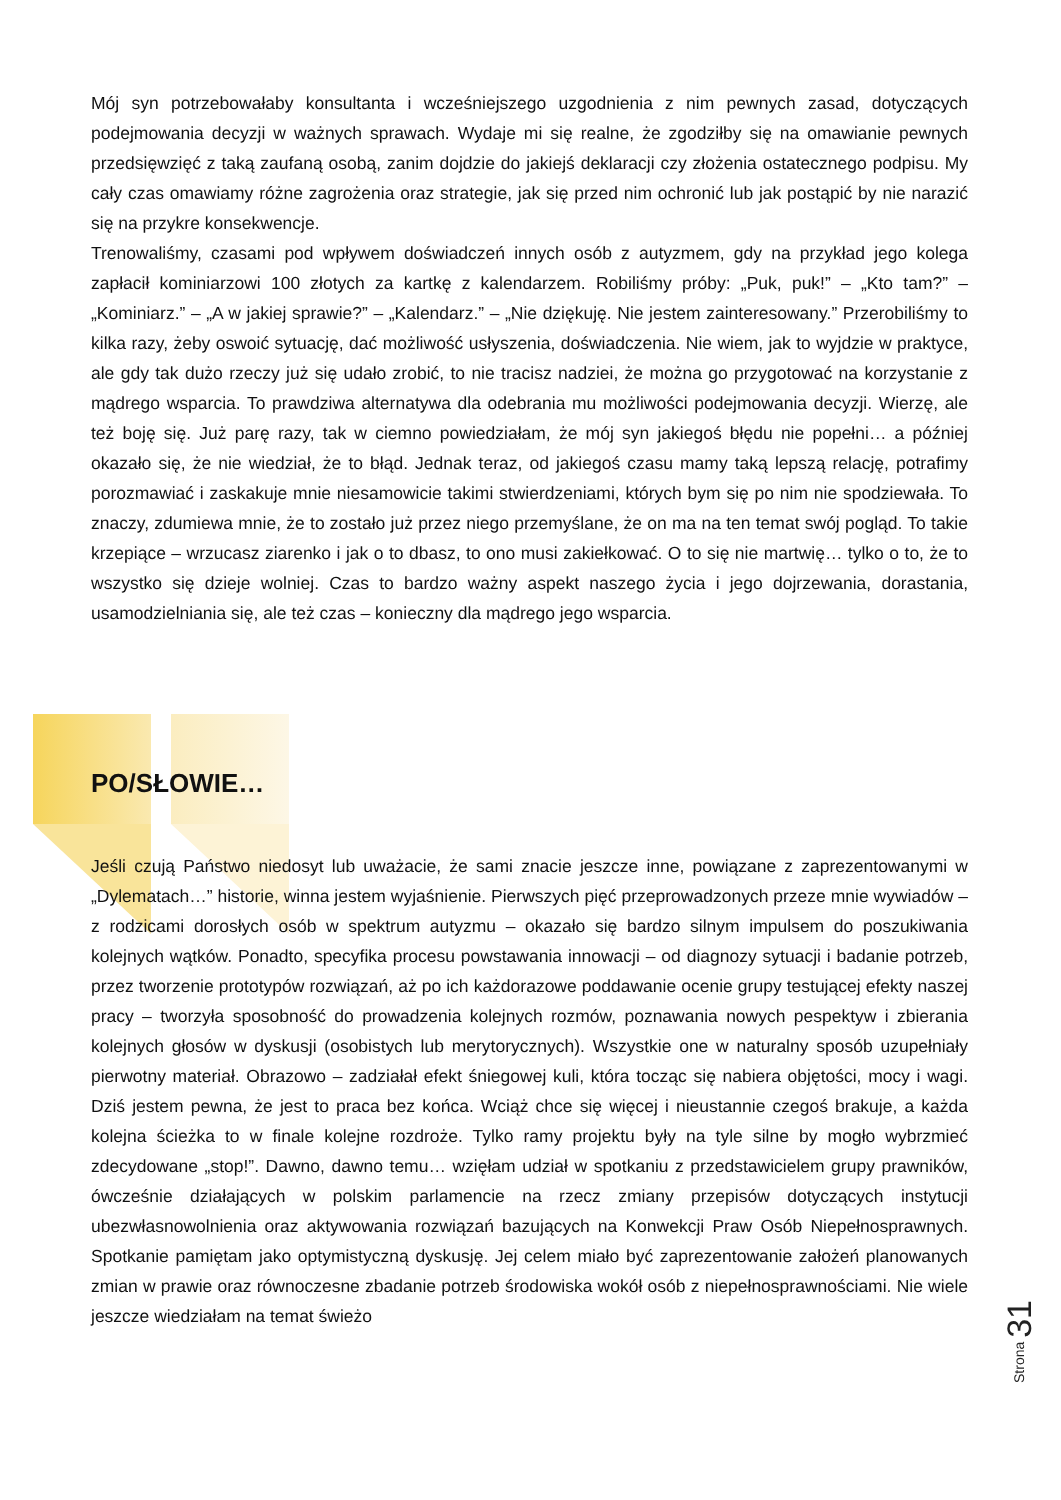Mój syn potrzebowałaby konsultanta i wcześniejszego uzgodnienia z nim pewnych zasad, dotyczących podejmowania decyzji w ważnych sprawach. Wydaje mi się realne, że zgodziłby się na omawianie pewnych przedsięwzięć z taką zaufaną osobą, zanim dojdzie do jakiejś deklaracji czy złożenia ostatecznego podpisu. My cały czas omawiamy różne zagrożenia oraz strategie, jak się przed nim ochronić lub jak postąpić by nie narazić się na przykre konsekwencje.
Trenowaliśmy, czasami pod wpływem doświadczeń innych osób z autyzmem, gdy na przykład jego kolega zapłacił kominiarzowi 100 złotych za kartkę z kalendarzem. Robiliśmy próby: „Puk, puk!” – „Kto tam?” – „Kominiarz.” – „A w jakiej sprawie?” – „Kalendarz.” – „Nie dziękuję. Nie jestem zainteresowany.” Przerobiliśmy to kilka razy, żeby oswoić sytuację, dać możliwość usłyszenia, doświadczenia. Nie wiem, jak to wyjdzie w praktyce, ale gdy tak dużo rzeczy już się udało zrobić, to nie tracisz nadziei, że można go przygotować na korzystanie z mądrego wsparcia. To prawdziwa alternatywa dla odebrania mu możliwości podejmowania decyzji. Wierzę, ale też boję się. Już parę razy, tak w ciemno powiedziałam, że mój syn jakiegoś błędu nie popełni… a później okazało się, że nie wiedział, że to błąd. Jednak teraz, od jakiegoś czasu mamy taką lepszą relację, potrafimy porozmawiać i zaskakuje mnie niesamowicie takimi stwierdzeniami, których bym się po nim nie spodziewała. To znaczy, zdumiewa mnie, że to zostało już przez niego przemyślane, że on ma na ten temat swój pogląd. To takie krzepiące – wrzucasz ziarenko i jak o to dbasz, to ono musi zakiełkować. O to się nie martwię… tylko o to, że to wszystko się dzieje wolniej. Czas to bardzo ważny aspekt naszego życia i jego dojrzewania, dorastania, usamodzielniania się, ale też czas – konieczny dla mądrego jego wsparcia.
PO/SŁOWIE…
Jeśli czują Państwo niedosyt lub uważacie, że sami znacie jeszcze inne, powiązane z zaprezentowanymi w „Dylematach…” historie, winna jestem wyjaśnienie. Pierwszych pięć przeprowadzonych przeze mnie wywiadów – z rodzicami dorosłych osób w spektrum autyzmu – okazało się bardzo silnym impulsem do poszukiwania kolejnych wątków. Ponadto, specyfika procesu powstawania innowacji – od diagnozy sytuacji i badanie potrzeb, przez tworzenie prototypów rozwiązań, aż po ich każdorazowe poddawanie ocenie grupy testującej efekty naszej pracy – tworzyła sposobność do prowadzenia kolejnych rozmów, poznawania nowych pespektyw i zbierania kolejnych głosów w dyskusji (osobistych lub merytorycznych). Wszystkie one w naturalny sposób uzupełniały pierwotny materiał. Obrazowo – zadziałał efekt śniegowej kuli, która tocząc się nabiera objętości, mocy i wagi. Dziś jestem pewna, że jest to praca bez końca. Wciąż chce się więcej i nieustannie czegoś brakuje, a każda kolejna ścieżka to w finale kolejne rozdroże. Tylko ramy projektu były na tyle silne by mogło wybrzmieć zdecydowane „stop!”. Dawno, dawno temu… wzięłam udział w spotkaniu z przedstawicielem grupy prawników, ówcześnie działających w polskim parlamencie na rzecz zmiany przepisów dotyczących instytucji ubezwłasnowolnienia oraz aktywowania rozwiązań bazujących na Konwekcji Praw Osób Niepełnosprawnych. Spotkanie pamiętam jako optymistyczną dyskusję. Jej celem miało być zaprezentowanie założeń planowanych zmian w prawie oraz równoczesne zbadanie potrzeb środowiska wokół osób z niepełnosprawnościami. Nie wiele jeszcze wiedziałam na temat świeżo
Strona 31